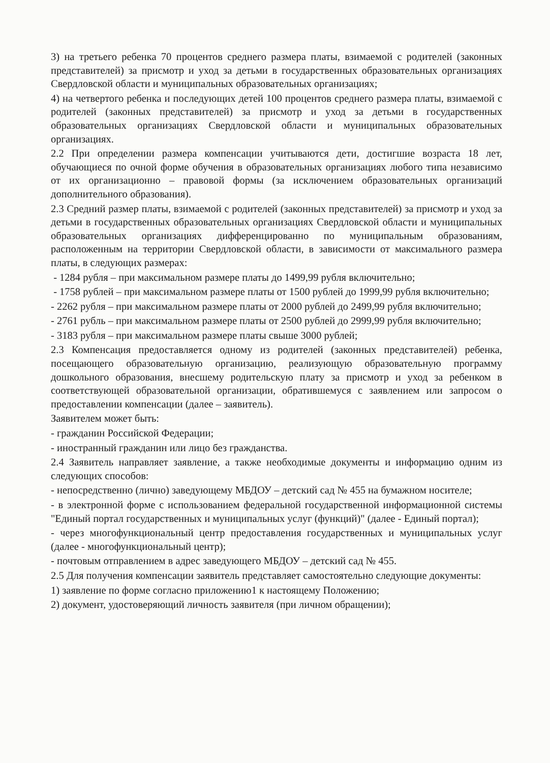3) на третьего ребенка 70 процентов среднего размера платы, взимаемой с родителей (законных представителей) за присмотр и уход за детьми в государственных образовательных организациях Свердловской области и муниципальных образовательных организациях;
4) на четвертого ребенка и последующих детей 100 процентов среднего размера платы, взимаемой с родителей (законных представителей) за присмотр и уход за детьми в государственных образовательных организациях Свердловской области и муниципальных образовательных организациях.
2.2 При определении размера компенсации учитываются дети, достигшие возраста 18 лет, обучающиеся по очной форме обучения в образовательных организациях любого типа независимо от их организационно – правовой формы (за исключением образовательных организаций дополнительного образования).
2.3 Средний размер платы, взимаемой с родителей (законных представителей) за присмотр и уход за детьми в государственных образовательных организациях Свердловской области и муниципальных образовательных организациях дифференцированно по муниципальным образованиям, расположенным на территории Свердловской области, в зависимости от максимального размера платы, в следующих размерах:
- 1284 рубля – при максимальном размере платы до 1499,99 рубля включительно;
- 1758 рублей – при максимальном размере платы от 1500 рублей до 1999,99 рубля включительно;
- 2262 рубля – при максимальном размере платы от 2000 рублей до 2499,99 рубля включительно;
- 2761 рубль – при максимальном размере платы от 2500 рублей до 2999,99 рубля включительно;
- 3183 рубля – при максимальном размере платы свыше 3000 рублей;
2.3 Компенсация предоставляется одному из родителей (законных представителей) ребенка, посещающего образовательную организацию, реализующую образовательную программу дошкольного образования, внесшему родительскую плату за присмотр и уход за ребенком в соответствующей образовательной организации, обратившемуся с заявлением или запросом о предоставлении компенсации (далее – заявитель).
Заявителем может быть:
- гражданин Российской Федерации;
- иностранный гражданин или лицо без гражданства.
2.4 Заявитель направляет заявление, а также необходимые документы и информацию одним из следующих способов:
- непосредственно (лично) заведующему МБДОУ – детский сад № 455 на бумажном носителе;
- в электронной форме с использованием федеральной государственной информационной системы "Единый портал государственных и муниципальных услуг (функций)" (далее - Единый портал);
- через многофункциональный центр предоставления государственных и муниципальных услуг (далее - многофункциональный центр);
- почтовым отправлением в адрес заведующего МБДОУ – детский сад № 455.
2.5 Для получения компенсации заявитель представляет самостоятельно следующие документы:
1) заявление по форме согласно приложению1 к настоящему Положению;
2) документ, удостоверяющий личность заявителя (при личном обращении);